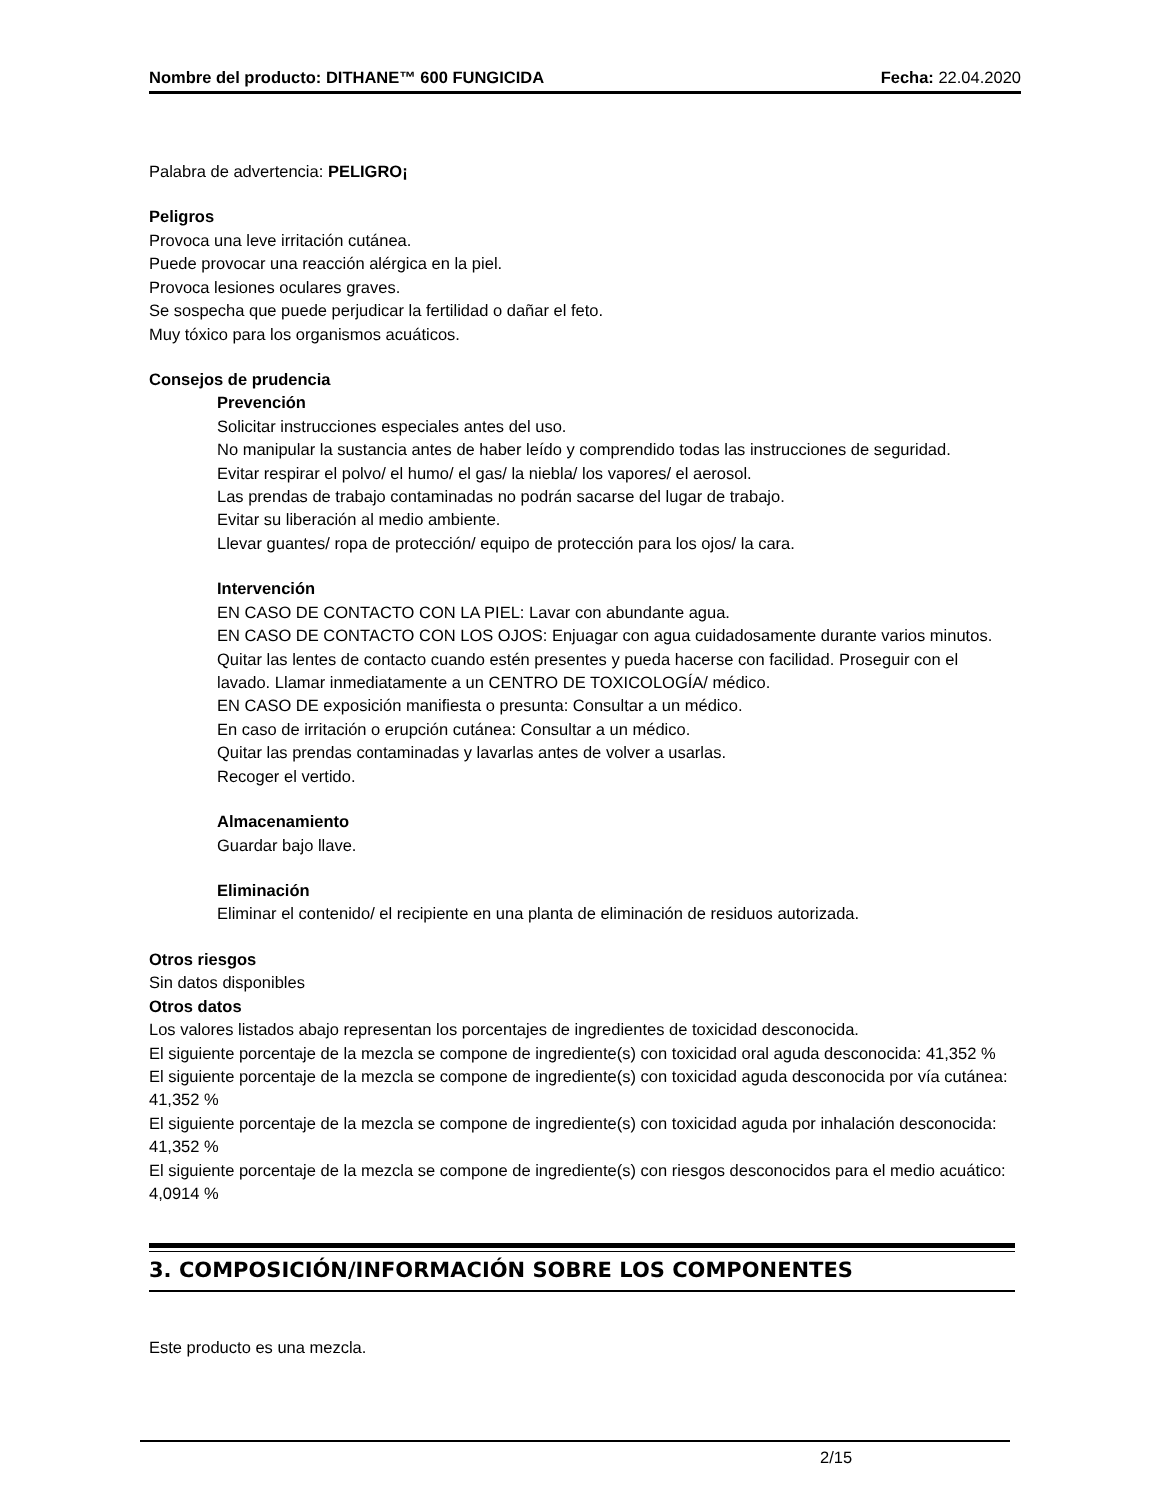Nombre del producto: DITHANE™ 600 FUNGICIDA Fecha: 22.04.2020
Palabra de advertencia: PELIGRO¡
Peligros
Provoca una leve irritación cutánea.
Puede provocar una reacción alérgica en la piel.
Provoca lesiones oculares graves.
Se sospecha que puede perjudicar la fertilidad o dañar el feto.
Muy tóxico para los organismos acuáticos.
Consejos de prudencia
Prevención
Solicitar instrucciones especiales antes del uso.
No manipular la sustancia antes de haber leído y comprendido todas las instrucciones de seguridad.
Evitar respirar el polvo/ el humo/ el gas/ la niebla/ los vapores/ el aerosol.
Las prendas de trabajo contaminadas no podrán sacarse del lugar de trabajo.
Evitar su liberación al medio ambiente.
Llevar guantes/ ropa de protección/ equipo de protección para los ojos/ la cara.
Intervención
EN CASO DE CONTACTO CON LA PIEL: Lavar con abundante agua.
EN CASO DE CONTACTO CON LOS OJOS: Enjuagar con agua cuidadosamente durante varios minutos. Quitar las lentes de contacto cuando estén presentes y pueda hacerse con facilidad. Proseguir con el lavado. Llamar inmediatamente a un CENTRO DE TOXICOLOGÍA/ médico.
EN CASO DE exposición manifiesta o presunta: Consultar a un médico.
En caso de irritación o erupción cutánea: Consultar a un médico.
Quitar las prendas contaminadas y lavarlas antes de volver a usarlas.
Recoger el vertido.
Almacenamiento
Guardar bajo llave.
Eliminación
Eliminar el contenido/ el recipiente en una planta de eliminación de residuos autorizada.
Otros riesgos
Sin datos disponibles
Otros datos
Los valores listados abajo representan los porcentajes de ingredientes de toxicidad desconocida.
El siguiente porcentaje de la mezcla se compone de ingrediente(s) con toxicidad oral aguda desconocida: 41,352 %
El siguiente porcentaje de la mezcla se compone de ingrediente(s) con toxicidad aguda desconocida por vía cutánea: 41,352 %
El siguiente porcentaje de la mezcla se compone de ingrediente(s) con toxicidad aguda por inhalación desconocida: 41,352 %
El siguiente porcentaje de la mezcla se compone de ingrediente(s) con riesgos desconocidos para el medio acuático: 4,0914 %
3. COMPOSICIÓN/INFORMACIÓN SOBRE LOS COMPONENTES
Este producto es una mezcla.
2/15